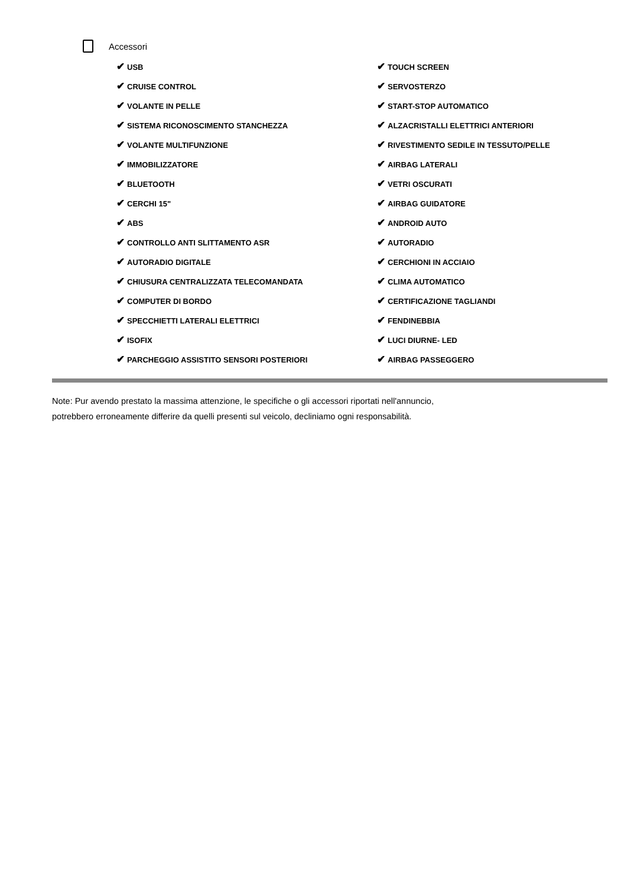Accessori
✔ USB
✔ TOUCH SCREEN
✔ CRUISE CONTROL
✔ SERVOSTERZO
✔ VOLANTE IN PELLE
✔ START-STOP AUTOMATICO
✔ SISTEMA RICONOSCIMENTO STANCHEZZA
✔ ALZACRISTALLI ELETTRICI ANTERIORI
✔ VOLANTE MULTIFUNZIONE
✔ RIVESTIMENTO SEDILE IN TESSUTO/PELLE
✔ IMMOBILIZZATORE
✔ AIRBAG LATERALI
✔ BLUETOOTH
✔ VETRI OSCURATI
✔ CERCHI 15"
✔ AIRBAG GUIDATORE
✔ ABS
✔ ANDROID AUTO
✔ CONTROLLO ANTI SLITTAMENTO ASR
✔ AUTORADIO
✔ AUTORADIO DIGITALE
✔ CERCHIONI IN ACCIAIO
✔ CHIUSURA CENTRALIZZATA TELECOMANDATA
✔ CLIMA AUTOMATICO
✔ COMPUTER DI BORDO
✔ CERTIFICAZIONE TAGLIANDI
✔ SPECCHIETTI LATERALI ELETTRICI
✔ FENDINEBBIA
✔ ISOFIX
✔ LUCI DIURNE- LED
✔ PARCHEGGIO ASSISTITO SENSORI POSTERIORI
✔ AIRBAG PASSEGGERO
Note: Pur avendo prestato la massima attenzione, le specifiche o gli accessori riportati nell'annuncio,
potrebbero erroneamente differire da quelli presenti sul veicolo, decliniamo ogni responsabilità.